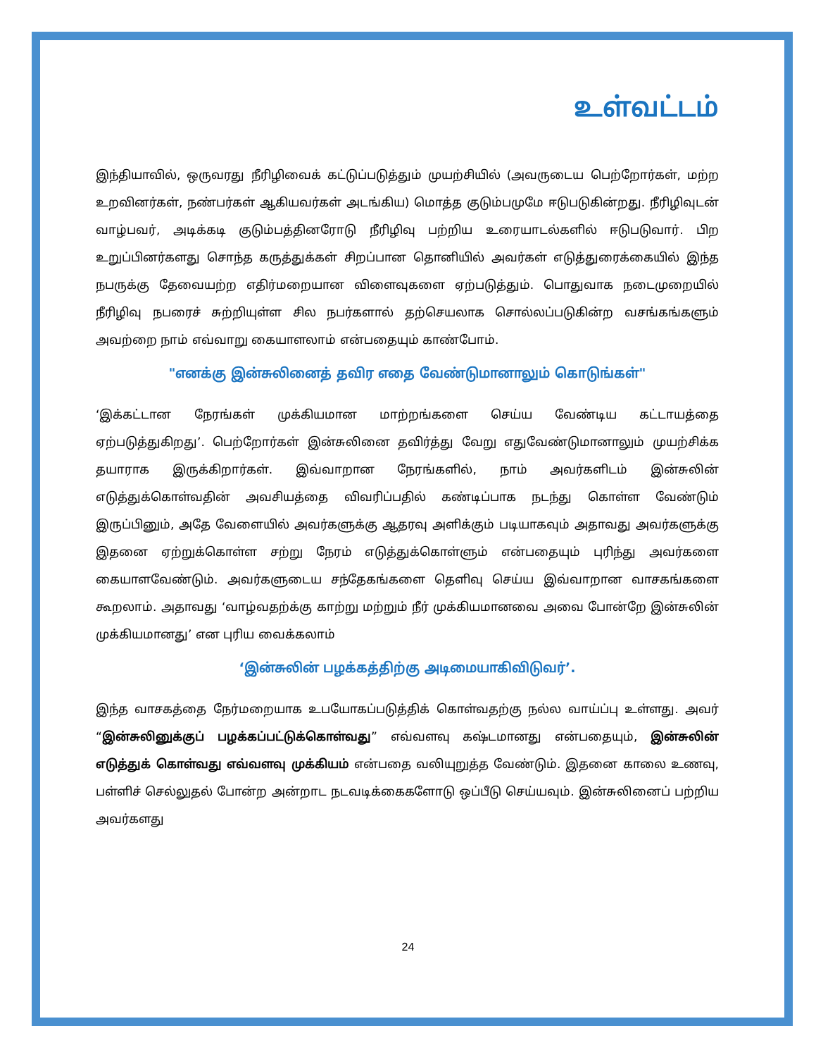உள்வட்டம்
இந்தியாவில், ஒருவரது நீரிழிவைக் கட்டுப்படுத்தும் முயற்சியில் (அவருடைய பெற்றோர்கள், மற்ற உறவினர்கள், நண்பர்கள் ஆகியவர்கள் அடங்கிய) மொத்த குடும்பமுமே ஈடுபடுகின்றது. நீரிழிவுடன் வாழ்பவர், அடிக்கடி குடும்பத்தினரோடு நீரிழிவு பற்றிய உரையாடல்களில் ஈடுபடுவார். பிற உறுப்பினர்களது சொந்த கருத்துக்கள் சிறப்பான தொனியில் அவர்கள் எடுத்துரைக்கையில் இந்த நபருக்கு தேவையற்ற எதிர்மறையான விளைவுகளை ஏற்படுத்தும். பொதுவாக நடைமுறையில் நீரிழிவு நபரைச் சுற்றியுள்ள சில நபர்களால் தற்செயலாக சொல்லப்படுகின்ற வசங்கங்களும் அவற்றை நாம் எவ்வாறு கையாளலாம் என்பதையும் காண்போம்.
"எனக்கு இன்சுலினைத் தவிர எதை வேண்டுமானாலும் கொடுங்கள்"
‘இக்கட்டான நேரங்கள் முக்கியமான மாற்றங்களை செய்ய வேண்டிய கட்டாயத்தை ஏற்படுத்துகிறது’. பெற்றோர்கள் இன்சுலினை தவிர்த்து வேறு எதுவேண்டுமானாலும் முயற்சிக்க தயாராக இருக்கிறார்கள். இவ்வாறான நேரங்களில், நாம் அவர்களிடம் இன்சுலின் எடுத்துக்கொள்வதின் அவசியத்தை விவரிப்பதில் கண்டிப்பாக நடந்து கொள்ள வேண்டும் இருப்பினும், அதே வேளையில் அவர்களுக்கு ஆதரவு அளிக்கும் படியாகவும் அதாவது அவர்களுக்கு இதனை ஏற்றுக்கொள்ள சற்று நேரம் எடுத்துக்கொள்ளும் என்பதையும் புரிந்து அவர்களை கையாளவேண்டும். அவர்களுடைய சந்தேகங்களை தெளிவு செய்ய இவ்வாறான வாசகங்களை கூறலாம். அதாவது ‘வாழ்வதற்க்கு காற்று மற்றும் நீர் முக்கியமானவை அவை போன்றே இன்சுலின் முக்கியமானது’ என புரிய வைக்கலாம்
‘இன்சுலின் பழக்கத்திற்கு அடிமையாகிவிடுவர்’.
இந்த வாசகத்தை நேர்மறையாக உபயோகப்படுத்திக் கொள்வதற்கு நல்ல வாய்ப்பு உள்ளது. அவர் “இன்சுலினுக்குப் பழக்கப்பட்டுக்கொள்வது” எவ்வளவு கஷ்டமானது என்பதையும், இன்சுலின் எடுத்துக் கொள்வது எவ்வளவு முக்கியம் என்பதை வலியுறுத்த வேண்டும். இதனை காலை உணவு, பள்ளிச் செல்லுதல் போன்ற அன்றாட நடவடிக்கைகளோடு ஒப்பீடு செய்யவும். இன்சுலினைப் பற்றிய அவர்களது
24